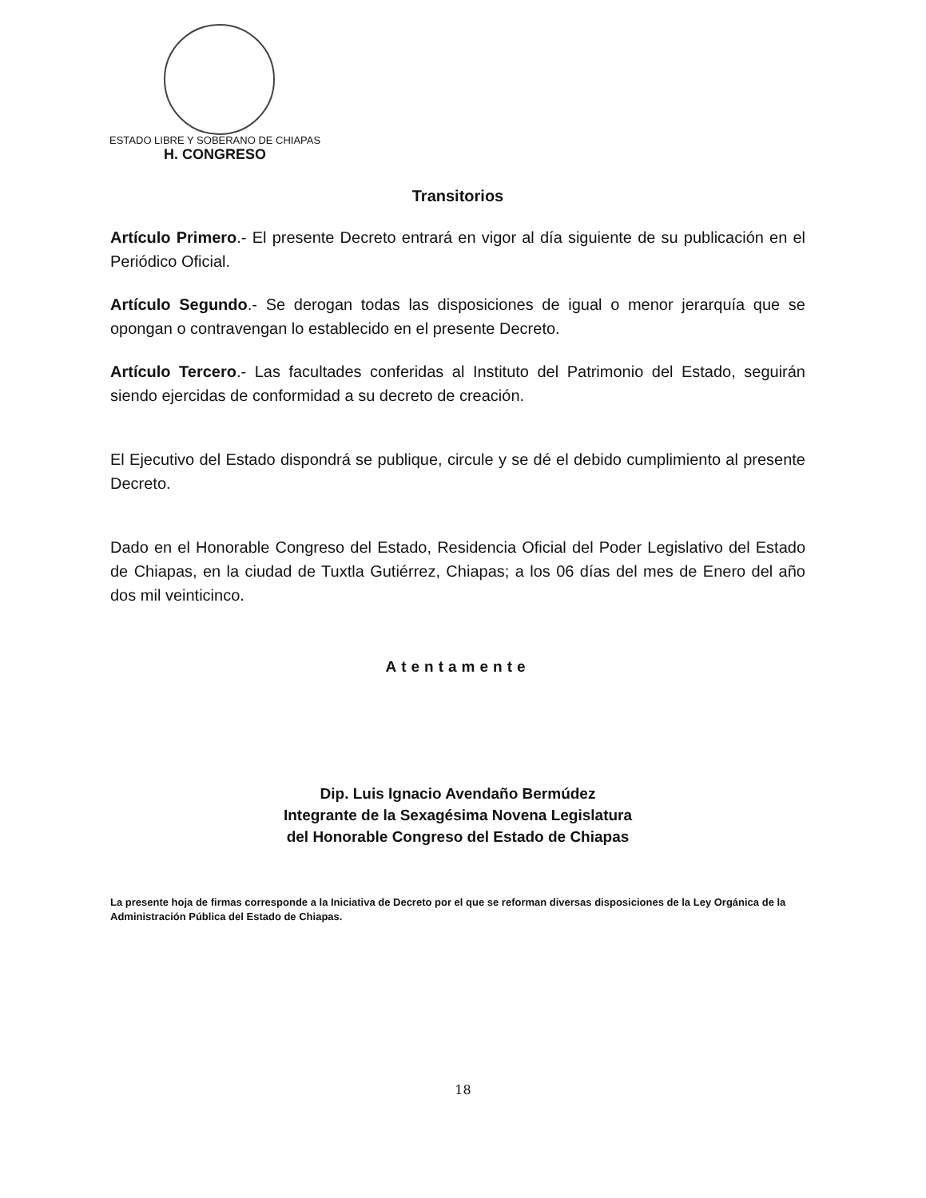ESTADO LIBRE Y SOBERANO DE CHIAPAS
H. CONGRESO
Transitorios
Artículo Primero.- El presente Decreto entrará en vigor al día siguiente de su publicación en el Periódico Oficial.
Artículo Segundo.- Se derogan todas las disposiciones de igual o menor jerarquía que se opongan o contravengan lo establecido en el presente Decreto.
Artículo Tercero.- Las facultades conferidas al Instituto del Patrimonio del Estado, seguirán siendo ejercidas de conformidad a su decreto de creación.
El Ejecutivo del Estado dispondrá se publique, circule y se dé el debido cumplimiento al presente Decreto.
Dado en el Honorable Congreso del Estado, Residencia Oficial del Poder Legislativo del Estado de Chiapas, en la ciudad de Tuxtla Gutiérrez, Chiapas; a los 06 días del mes de Enero del año dos mil veinticinco.
Atentamente
Dip. Luis Ignacio Avendaño Bermúdez
Integrante de la Sexagésima Novena Legislatura
del Honorable Congreso del Estado de Chiapas
La presente hoja de firmas corresponde a la Iniciativa de Decreto por el que se reforman diversas disposiciones de la Ley Orgánica de la Administración Pública del Estado de Chiapas.
18